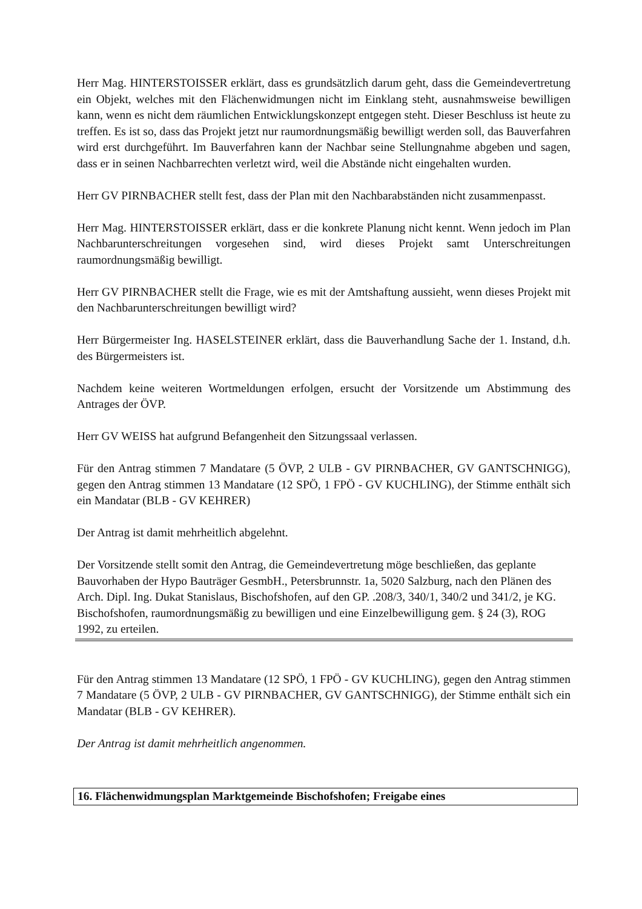Herr Mag. HINTERSTOISSER erklärt, dass es grundsätzlich darum geht, dass die Gemeindevertretung ein Objekt, welches mit den Flächenwidmungen nicht im Einklang steht, ausnahmsweise bewilligen kann, wenn es nicht dem räumlichen Entwicklungskonzept entgegen steht. Dieser Beschluss ist heute zu treffen. Es ist so, dass das Projekt jetzt nur raumordnungsmäßig bewilligt werden soll, das Bauverfahren wird erst durchgeführt. Im Bauverfahren kann der Nachbar seine Stellungnahme abgeben und sagen, dass er in seinen Nachbarrechten verletzt wird, weil die Abstände nicht eingehalten wurden.
Herr GV PIRNBACHER stellt fest, dass der Plan mit den Nachbarabständen nicht zusammenpasst.
Herr Mag. HINTERSTOISSER erklärt, dass er die konkrete Planung nicht kennt. Wenn jedoch im Plan Nachbarunterschreitungen vorgesehen sind, wird dieses Projekt samt Unterschreitungen raumordnungsmäßig bewilligt.
Herr GV PIRNBACHER stellt die Frage, wie es mit der Amtshaftung aussieht, wenn dieses Projekt mit den Nachbarunterschreitungen bewilligt wird?
Herr Bürgermeister Ing. HASELSTEINER erklärt, dass die Bauverhandlung Sache der 1. Instand, d.h. des Bürgermeisters ist.
Nachdem keine weiteren Wortmeldungen erfolgen, ersucht der Vorsitzende um Abstimmung des Antrages der ÖVP.
Herr GV WEISS hat aufgrund Befangenheit den Sitzungssaal verlassen.
Für den Antrag stimmen 7 Mandatare (5 ÖVP, 2 ULB - GV PIRNBACHER, GV GANTSCHNIGG), gegen den Antrag stimmen 13 Mandatare (12 SPÖ, 1 FPÖ - GV KUCHLING), der Stimme enthält sich ein Mandatar (BLB - GV KEHRER)
Der Antrag ist damit mehrheitlich abgelehnt.
Der Vorsitzende stellt somit den Antrag, die Gemeindevertretung möge beschließen, das geplante Bauvorhaben der Hypo Bauträger GesmbH., Petersbrunnstr. 1a, 5020 Salzburg, nach den Plänen des Arch. Dipl. Ing. Dukat Stanislaus, Bischofshofen, auf den GP. .208/3, 340/1, 340/2 und 341/2, je KG. Bischofshofen, raumordnungsmäßig zu bewilligen und eine Einzelbewilligung gem. § 24 (3), ROG 1992, zu erteilen.
Für den Antrag stimmen 13 Mandatare (12 SPÖ, 1 FPÖ - GV KUCHLING), gegen den Antrag stimmen 7 Mandatare (5 ÖVP, 2 ULB - GV PIRNBACHER, GV GANTSCHNIGG), der Stimme enthält sich ein Mandatar (BLB - GV KEHRER).
Der Antrag ist damit mehrheitlich angenommen.
16. Flächenwidmungsplan Marktgemeinde Bischofshofen; Freigabe eines